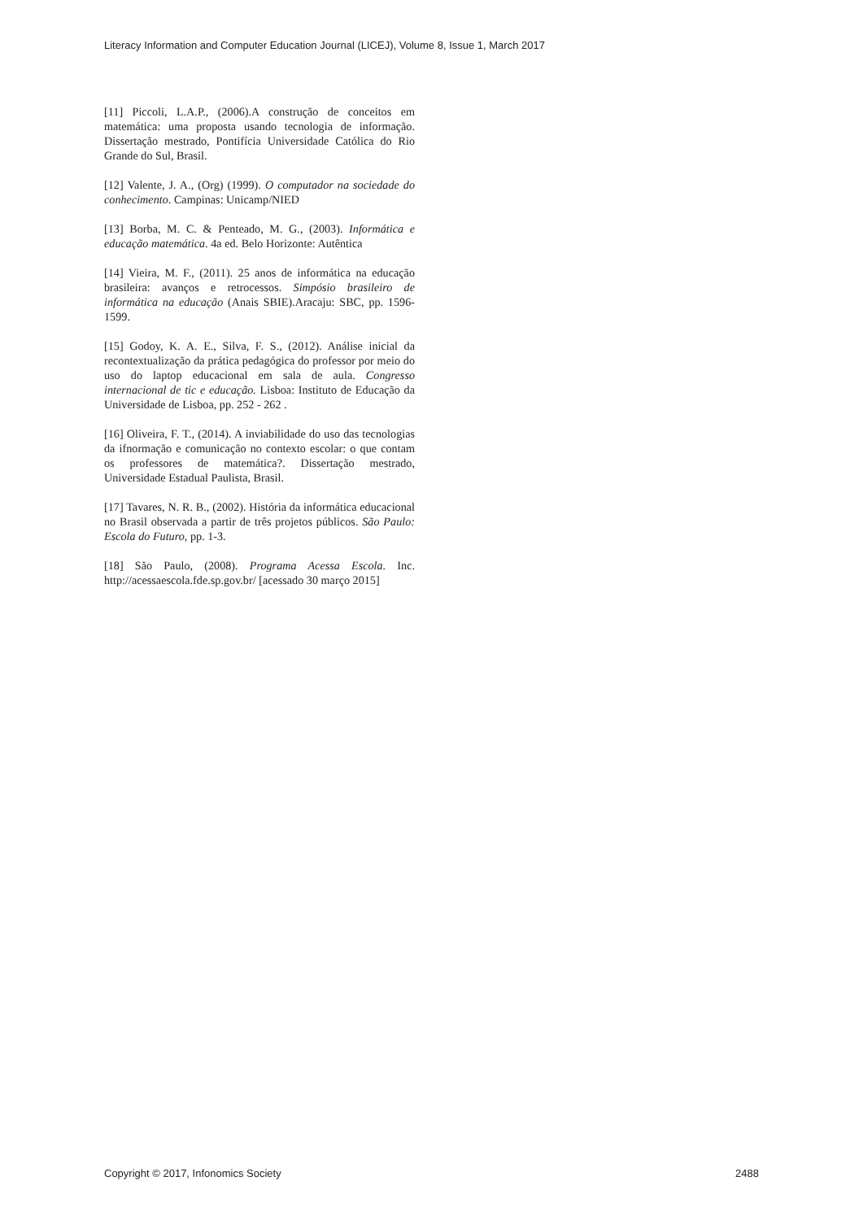Literacy Information and Computer Education Journal (LICEJ), Volume 8, Issue 1, March 2017
[11] Piccoli, L.A.P., (2006).A construção de conceitos em matemática: uma proposta usando tecnologia de informação. Dissertação mestrado, Pontifícia Universidade Católica do Rio Grande do Sul, Brasil.
[12] Valente, J. A., (Org) (1999). O computador na sociedade do conhecimento. Campinas: Unicamp/NIED
[13] Borba, M. C. & Penteado, M. G., (2003). Informática e educação matemática. 4a ed. Belo Horizonte: Autêntica
[14] Vieira, M. F., (2011). 25 anos de informática na educação brasileira: avanços e retrocessos. Simpósio brasileiro de informática na educação (Anais SBIE).Aracaju: SBC, pp. 1596-1599.
[15] Godoy, K. A. E., Silva, F. S., (2012). Análise inicial da recontextualização da prática pedagógica do professor por meio do uso do laptop educacional em sala de aula. Congresso internacional de tic e educação. Lisboa: Instituto de Educação da Universidade de Lisboa, pp. 252 - 262 .
[16] Oliveira, F. T., (2014). A inviabilidade do uso das tecnologias da ifnormação e comunicação no contexto escolar: o que contam os professores de matemática?. Dissertação mestrado, Universidade Estadual Paulista, Brasil.
[17] Tavares, N. R. B., (2002). História da informática educacional no Brasil observada a partir de três projetos públicos. São Paulo: Escola do Futuro, pp. 1-3.
[18] São Paulo, (2008). Programa Acessa Escola. Inc. http://acessaescola.fde.sp.gov.br/ [acessado 30 março 2015]
Copyright © 2017, Infonomics Society 2488